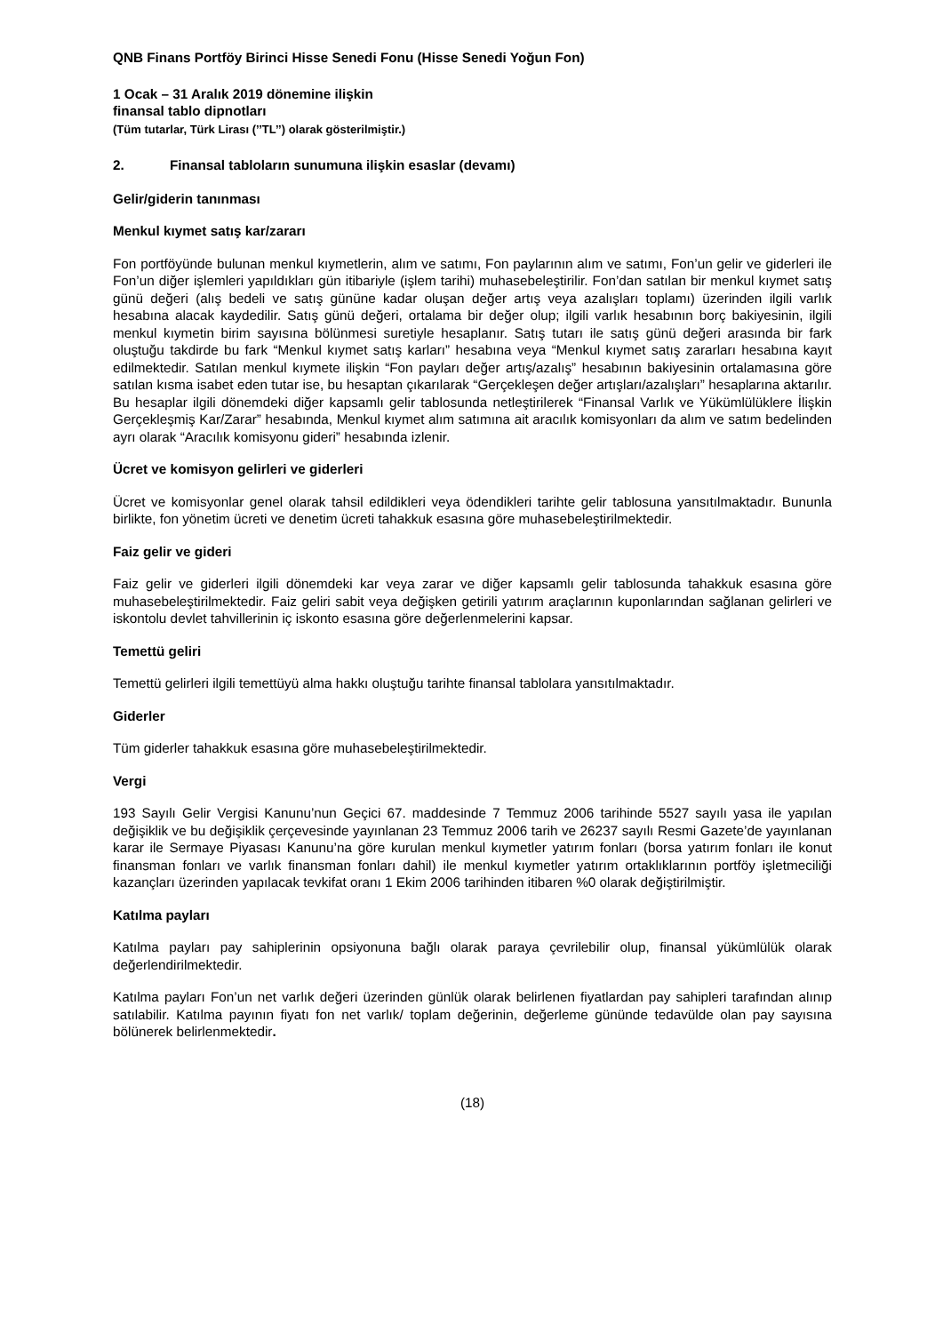QNB Finans Portföy Birinci Hisse Senedi Fonu (Hisse Senedi Yoğun Fon)
1 Ocak – 31 Aralık 2019 dönemine ilişkin
finansal tablo dipnotları
(Tüm tutarlar, Türk Lirası (’’TL’’) olarak gösterilmiştir.)
2. Finansal tabloların sunumuna ilişkin esaslar (devamı)
Gelir/giderin tanınması
Menkul kıymet satış kar/zararı
Fon portföyünde bulunan menkul kıymetlerin, alım ve satımı, Fon paylarının alım ve satımı, Fon’un gelir ve giderleri ile Fon’un diğer işlemleri yapıldıkları gün itibariyle (işlem tarihi) muhasebeleştirilir. Fon’dan satılan bir menkul kıymet satış günü değeri (alış bedeli ve satış gününe kadar oluşan değer artış veya azalışları toplamı) üzerinden ilgili varlık hesabına alacak kaydedilir. Satış günü değeri, ortalama bir değer olup; ilgili varlık hesabının borç bakiyesinin, ilgili menkul kıymetin birim sayısına bölünmesi suretiyle hesaplanır. Satış tutarı ile satış günü değeri arasında bir fark oluştuğu takdirde bu fark “Menkul kıymet satış karları” hesabına veya “Menkul kıymet satış zararları hesabına kayıt edilmektedir. Satılan menkul kıymete ilişkin “Fon payları değer artış/azalış” hesabının bakiyesinin ortalamasına göre satılan kısma isabet eden tutar ise, bu hesaptan çıkarılarak “Gerçekleşen değer artışları/azalışları” hesaplarına aktarılır. Bu hesaplar ilgili dönemdeki diğer kapsamlı gelir tablosunda netleştirilerek “Finansal Varlık ve Yükümlülüklere İlişkin Gerçekleşmiş Kar/Zarar” hesabında, Menkul kıymet alım satımına ait aracılık komisyonları da alım ve satım bedelinden ayrı olarak “Aracılık komisyonu gideri” hesabında izlenir.
Ücret ve komisyon gelirleri ve giderleri
Ücret ve komisyonlar genel olarak tahsil edildikleri veya ödendikleri tarihte gelir tablosuna yansıtılmaktadır. Bununla birlikte, fon yönetim ücreti ve denetim ücreti tahakkuk esasına göre muhasebeleştirilmektedir.
Faiz gelir ve gideri
Faiz gelir ve giderleri ilgili dönemdeki kar veya zarar ve diğer kapsamlı gelir tablosunda tahakkuk esasına göre muhasebeleştirilmektedir. Faiz geliri sabit veya değişken getirili yatırım araçlarının kuponlarından sağlanan gelirleri ve iskontolu devlet tahvillerinin iç iskonto esasına göre değerlenmelerini kapsar.
Temettü geliri
Temettü gelirleri ilgili temettüyü alma hakkı oluştuğu tarihte finansal tablolara yansıtılmaktadır.
Giderler
Tüm giderler tahakkuk esasına göre muhasebeleştirilmektedir.
Vergi
193 Sayılı Gelir Vergisi Kanunu’nun Geçici 67. maddesinde 7 Temmuz 2006 tarihinde 5527 sayılı yasa ile yapılan değişiklik ve bu değişiklik çerçevesinde yayınlanan 23 Temmuz 2006 tarih ve 26237 sayılı Resmi Gazete’de yayınlanan karar ile Sermaye Piyasası Kanunu’na göre kurulan menkul kıymetler yatırım fonları (borsa yatırım fonları ile konut finansman fonları ve varlık finansman fonları dahil) ile menkul kıymetler yatırım ortaklıklarının portföy işletmeciliği kazançları üzerinden yapılacak tevkifat oranı 1 Ekim 2006 tarihinden itibaren %0 olarak değiştirilmiştir.
Katılma payları
Katılma payları pay sahiplerinin opsiyonuna bağlı olarak paraya çevrilebilir olup, finansal yükümlülük olarak değerlendirilmektedir.
Katılma payları Fon’un net varlık değeri üzerinden günlük olarak belirlenen fiyatlardan pay sahipleri tarafından alınıp satılabilir. Katılma payının fiyatı fon net varlık/ toplam değerinin, değerleme gününde tedavülde olan pay sayısına bölünerek belirlenmektedir.
(18)